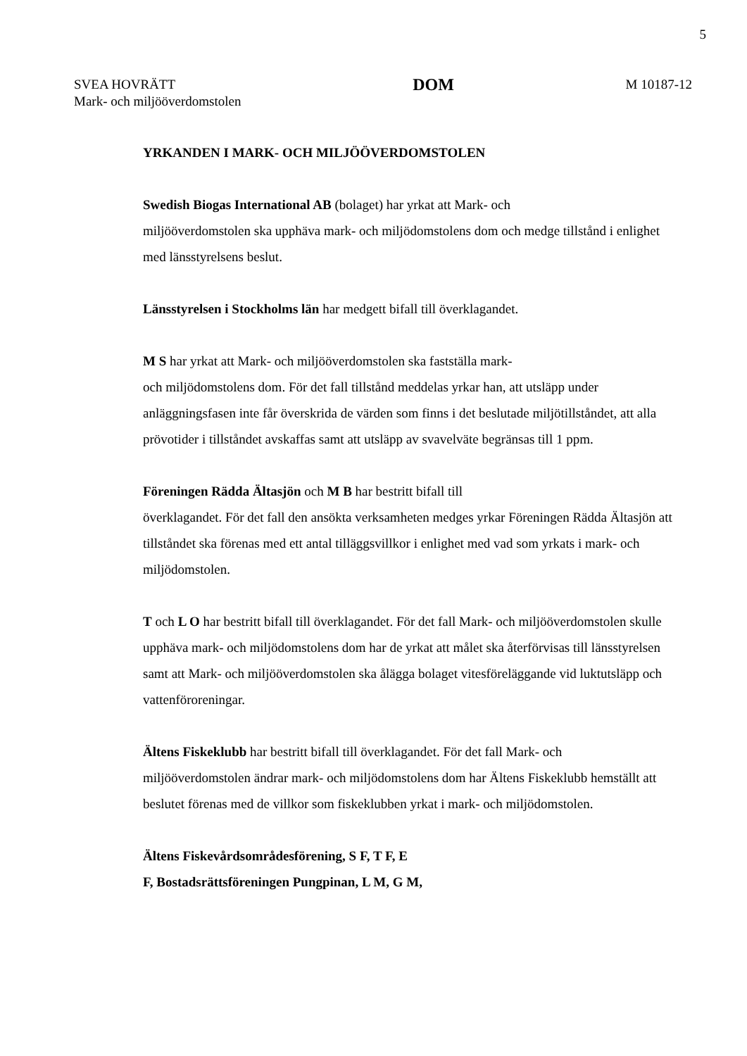5
SVEA HOVRÄTT
Mark- och miljööverdomstolen
DOM
M 10187-12
YRKANDEN I MARK- OCH MILJÖÖVERDOMSTOLEN
Swedish Biogas International AB (bolaget) har yrkat att Mark- och
miljööverdomstolen ska upphäva mark- och miljödomstolens dom och medge tillstånd i enlighet med länsstyrelsens beslut.
Länsstyrelsen i Stockholms län har medgett bifall till överklagandet.
M S har yrkat att Mark- och miljööverdomstolen ska fastställa mark-
och miljödomstolens dom. För det fall tillstånd meddelas yrkar han, att utsläpp under anläggningsfasen inte får överskrida de värden som finns i det beslutade miljötillståndet, att alla prövotider i tillståndet avskaffas samt att utsläpp av svavelväte begränsas till 1 ppm.
Föreningen Rädda Ältasjön och M B har bestritt bifall till
överklagandet. För det fall den ansökta verksamheten medges yrkar Föreningen Rädda Ältasjön att tillståndet ska förenas med ett antal tilläggsvillkor i enlighet med vad som yrkats i mark- och miljödomstolen.
T och L O har bestritt bifall till överklagandet. För det fall Mark- och miljööverdomstolen skulle upphäva mark- och miljödomstolens dom har de yrkat att målet ska återförvisas till länsstyrelsen samt att Mark- och miljööverdomstolen ska ålägga bolaget vitesföreläggande vid luktutsläpp och vattenföroreningar.
Ältens Fiskeklubb har bestritt bifall till överklagandet. För det fall Mark- och miljööverdomstolen ändrar mark- och miljödomstolens dom har Ältens Fiskeklubb hemställt att beslutet förenas med de villkor som fiskeklubben yrkat i mark- och miljödomstolen.
Ältens Fiskevårdsområdesförening, S F, T F, E
F, Bostadsrättsföreningen Pungpinan, L M, G M,